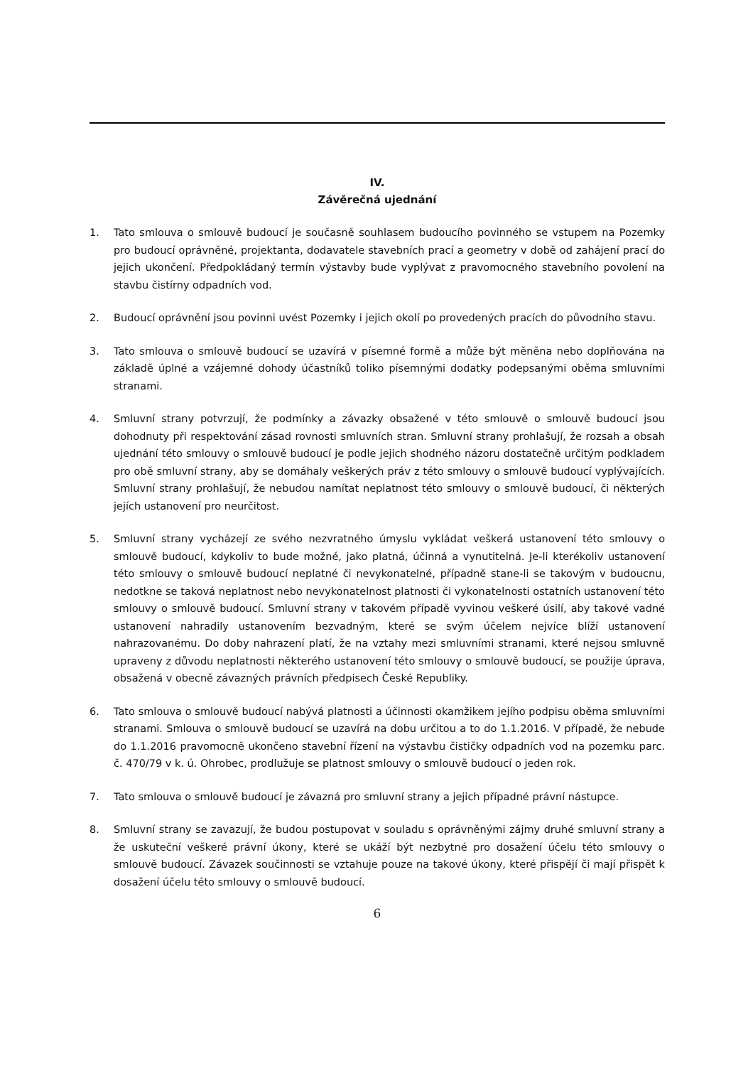IV.
Závěrečná ujednání
1. Tato smlouva o smlouvě budoucí je současně souhlasem budoucího povinného se vstupem na Pozemky pro budoucí oprávněné, projektanta, dodavatele stavebních prací a geometry v době od zahájení prací do jejich ukončení. Předpokládaný termín výstavby bude vyplývat z pravomocného stavebního povolení na stavbu čistírny odpadních vod.
2. Budoucí oprávnění jsou povinni uvést Pozemky i jejich okolí po provedených pracích do původního stavu.
3. Tato smlouva o smlouvě budoucí se uzavírá v písemné formě a může být měněna nebo doplňována na základě úplné a vzájemné dohody účastníků toliko písemnými dodatky podepsanými oběma smluvními stranami.
4. Smluvní strany potvrzují, že podmínky a závazky obsažené v této smlouvě o smlouvě budoucí jsou dohodnuty při respektování zásad rovnosti smluvních stran. Smluvní strany prohlašují, že rozsah a obsah ujednání této smlouvy o smlouvě budoucí je podle jejich shodného názoru dostatečně určitým podkladem pro obě smluvní strany, aby se domáhaly veškerých práv z této smlouvy o smlouvě budoucí vyplývajících. Smluvní strany prohlašují, že nebudou namítat neplatnost této smlouvy o smlouvě budoucí, či některých jejích ustanovení pro neurčitost.
5. Smluvní strany vycházejí ze svého nezvratného úmyslu vykládat veškerá ustanovení této smlouvy o smlouvě budoucí, kdykoliv to bude možné, jako platná, účinná a vynutitelná. Je-li kterékoliv ustanovení této smlouvy o smlouvě budoucí neplatné či nevykonatelné, případně stane-li se takovým v budoucnu, nedotkne se taková neplatnost nebo nevykonatelnost platnosti či vykonatelnosti ostatních ustanovení této smlouvy o smlouvě budoucí. Smluvní strany v takovém případě vyvinou veškeré úsilí, aby takové vadné ustanovení nahradily ustanovením bezvadným, které se svým účelem nejvíce blíží ustanovení nahrazovanému. Do doby nahrazení platí, že na vztahy mezi smluvními stranami, které nejsou smluvně upraveny z důvodu neplatnosti některého ustanovení této smlouvy o smlouvě budoucí, se použije úprava, obsažená v obecně závazných právních předpisech České Republiky.
6. Tato smlouva o smlouvě budoucí nabývá platnosti a účinnosti okamžikem jejího podpisu oběma smluvními stranami. Smlouva o smlouvě budoucí se uzavírá na dobu určitou a to do 1.1.2016. V případě, že nebude do 1.1.2016 pravomocně ukončeno stavební řízení na výstavbu čističky odpadních vod na pozemku parc. č. 470/79 v k. ú. Ohrobec, prodlužuje se platnost smlouvy o smlouvě budoucí o jeden rok.
7. Tato smlouva o smlouvě budoucí je závazná pro smluvní strany a jejich případné právní nástupce.
8. Smluvní strany se zavazují, že budou postupovat v souladu s oprávněnými zájmy druhé smluvní strany a že uskuteční veškeré právní úkony, které se ukáží být nezbytné pro dosažení účelu této smlouvy o smlouvě budoucí. Závazek součinnosti se vztahuje pouze na takové úkony, které přispějí či mají přispět k dosažení účelu této smlouvy o smlouvě budoucí.
6